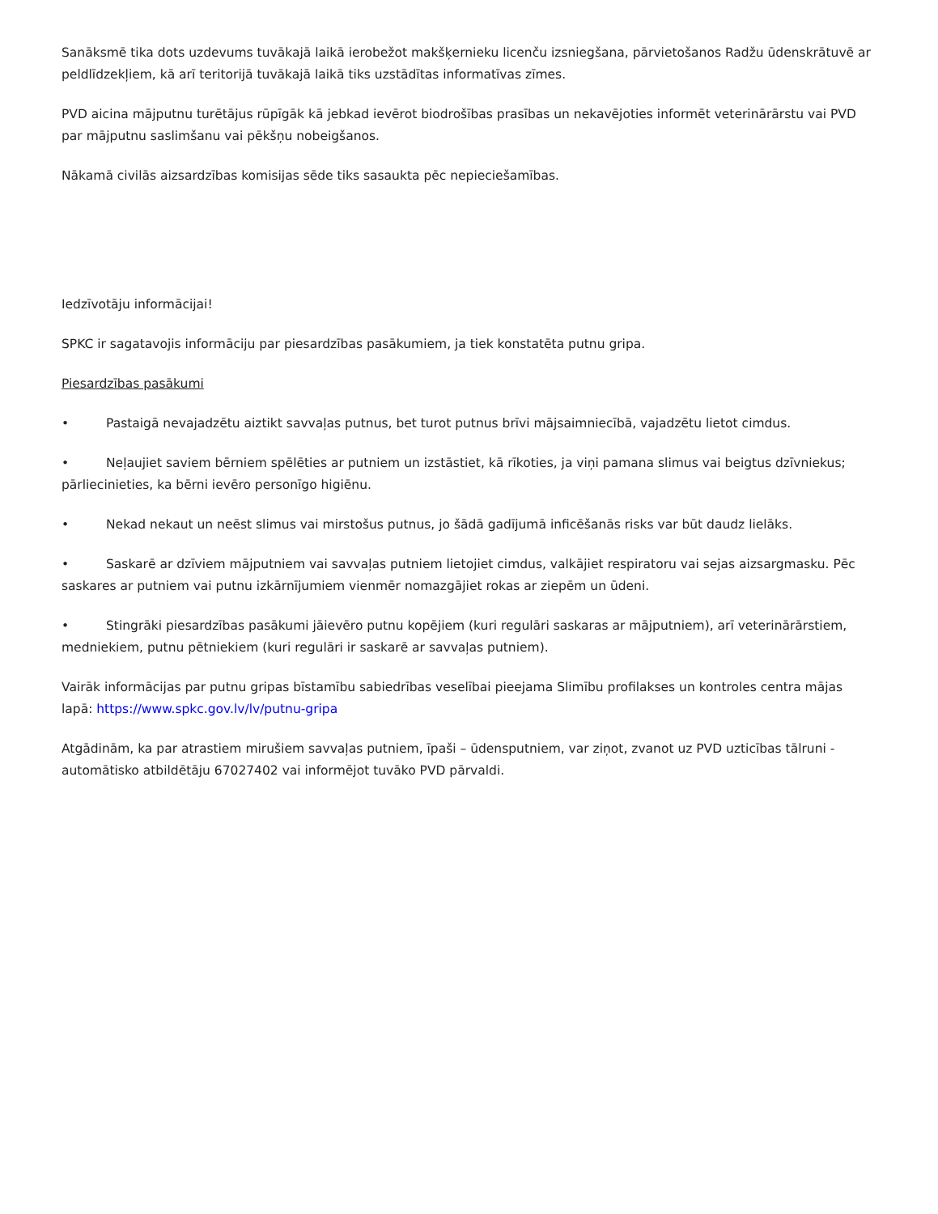Sanāksmē tika dots uzdevums tuvākajā laikā ierobežot makšķernieku licenču izsniegšana, pārvietošanos Radžu ūdenskrātuvē ar peldlīdzekļiem, kā arī teritorijā tuvākajā laikā tiks uzstādītas informatīvas zīmes.
PVD aicina mājputnu turētājus rūpīgāk kā jebkad ievērot biodrošības prasības un nekavējoties informēt veterinārārstu vai PVD par mājputnu saslimšanu vai pēkšņu nobeigšanos.
Nākamā civilās aizsardzības komisijas sēde tiks sasaukta pēc nepieciešamības.
Iedzīvotāju informācijai!
SPKC ir sagatavojis informāciju par piesardzības pasākumiem, ja tiek konstatēta putnu gripa.
Piesardzības pasākumi
• Pastaigā nevajadzētu aiztikt savvaļas putnus, bet turot putnus brīvi mājsaimniecībā, vajadzētu lietot cimdus.
• Neļaujiet saviem bērniem spēlēties ar putniem un izstāstiet, kā rīkoties, ja viņi pamana slimus vai beigtus dzīvniekus; pārliecinieties, ka bērni ievēro personīgo higiēnu.
• Nekad nekaut un neēst slimus vai mirstošus putnus, jo šādā gadījumā inficēšanās risks var būt daudz lielāks.
• Saskarē ar dzīviem mājputniem vai savvaļas putniem lietojiet cimdus, valkājiet respiratoru vai sejas aizsargmasku. Pēc saskares ar putniem vai putnu izkārnījumiem vienmēr nomazgājiet rokas ar ziepēm un ūdeni.
• Stingrāki piesardzības pasākumi jāievēro putnu kopējiem (kuri regulāri saskaras ar mājputniem), arī veterinārārstiem, medniekiem, putnu pētniekiem (kuri regulāri ir saskarē ar savvaļas putniem).
Vairāk informācijas par putnu gripas bīstamību sabiedrības veselībai pieejama Slimību profilakses un kontroles centra mājas lapā: https://www.spkc.gov.lv/lv/putnu-gripa
Atgādinām, ka par atrastiem mirušiem savvaļas putniem, īpaši – ūdensputniem, var ziņot, zvanot uz PVD uzticības tālruni - automātisko atbildētāju 67027402 vai informējot tuvāko PVD pārvaldi.